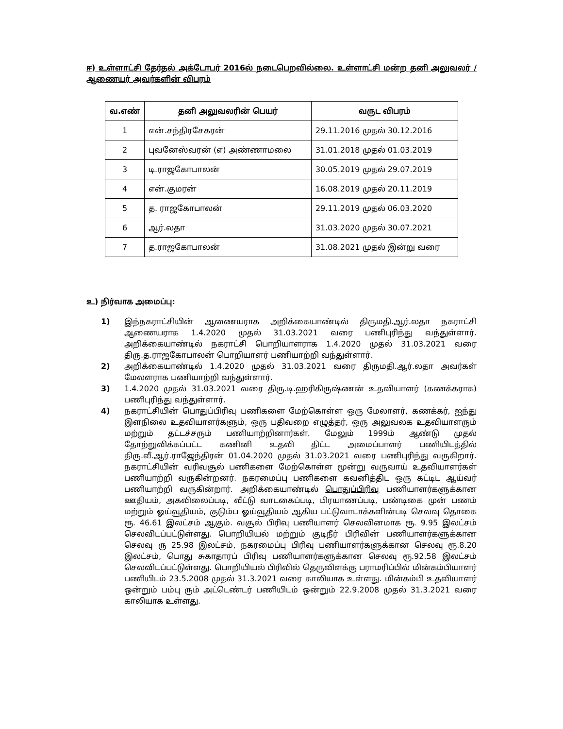ஈ) உள்ளாட்சி தேர்தல் அக்டோபர் 2016ல் நடைபெறவில்லை. உள்ளாட்சி மன்ற தனி அலுவலர் / ஆணையர் அவர்களின் விபரம்
| வ.எண் | தனி அலுவலரின் பெயர் | வருட விபரம் |
| --- | --- | --- |
| 1 | என்.சந்திரசேகரன் | 29.11.2016 முதல் 30.12.2016 |
| 2 | புவனேஸ்வரன் (எ) அண்ணாமலை | 31.01.2018 முதல் 01.03.2019 |
| 3 | டி.ராஜகோபாலன் | 30.05.2019 முதல் 29.07.2019 |
| 4 | என்.குமரன் | 16.08.2019 முதல் 20.11.2019 |
| 5 | த. ராஜகோபாலன் | 29.11.2019 முதல் 06.03.2020 |
| 6 | ஆர்.லதா | 31.03.2020 முதல் 30.07.2021 |
| 7 | த.ராஜகோபாலன் | 31.08.2021 முதல் இன்று வரை |
உ) நிர்வாக அமைப்பு:
1) இந்நகராட்சியின் ஆணையராக அறிக்கையாண்டில் திருமதி.ஆர்.லதா நகராட்சி ஆணையராக 1.4.2020 முதல் 31.03.2021 வரை பணிபுரிந்து வந்துள்ளார். அறிக்கையாண்டில் நகராட்சி பொறியாளராக 1.4.2020 முதல் 31.03.2021 வரை திரு.த.ராஜகோபாலன் பொறியாளர் பணியாற்றி வந்துள்ளார்.
2) அறிக்கையாண்டில் 1.4.2020 முதல் 31.03.2021 வரை திருமதி.ஆர்.லதா அவர்கள் மேலளராக பணியாற்றி வந்துள்ளார்.
3) 1.4.2020 முதல் 31.03.2021 வரை திரு.டி.ஹரிகிருஷ்ணன் உதவியாளர் (கணக்கராக) பணிபுரிந்து வந்துள்ளார்.
4) நகராட்சியின் பொதுப்பிரிவு பணிகளை மேற்கொள்ள ஒரு மேலாளர், கணக்கர், ஐந்து இளநிலை உதவியாளர்களும், ஒரு பதிவறை எழுத்தர், ஒரு அலுவலக உதவியாளரும் மற்றும் தட்டச்சரும் பணியாற்றினார்கள். மேலும் 1999ம் ஆண்டு முதல் தோற்றுவிக்கப்பட்ட கணினி உதவி திட்ட அமைப்பாளர் பணியிடத்தில் திரு.வீ.ஆர்.ராஜேந்திரன் 01.04.2020 முதல் 31.03.2021 வரை பணிபுரிந்து வருகிறார். நகராட்சியின் வரிவசூல் பணிகளை மேற்கொள்ள மூன்று வருவாய் உதவியாளர்கள் பணியாற்றி வருகின்றனர். நகரமைப்பு பணிகளை கவனித்திட ஒரு கட்டிட ஆய்வர் பணியாற்றி வருகின்றார். அறிக்கையாண்டில் பொதுப்பிரிவு பணியாளர்களுக்கான ஊதியம், அகவிலைப்படி, வீட்டு வாடகைப்படி, பிரயாணப்படி, பண்டிகை முன் பணம் மற்றும் ஓய்வூதியம், குடும்ப ஓய்வூதியம் ஆகிய பட்டுவாடாக்களின்படி செலவு தொகை ரூ. 46.61 இலட்சம் ஆகும். வசூல் பிரிவு பணியாளர் செலவினமாக ரூ. 9.95 இலட்சம் செலவிடப்பட்டுள்ளது. பொறியியல் மற்றும் குடிநீர் பிரிவின் பணியாளர்களுக்கான செலவு ரு 25.98 இலட்சம், நகரமைப்பு பிரிவு பணியாளர்களுக்கான செலவு ரூ.8.20 இலட்சம், பொது சுகாதாரப் பிரிவு பணியாளர்களுக்கான செலவு ரூ.92.58 இலட்சம் செலவிடப்பட்டுள்ளது. பொறியியல் பிரிவில் தெருவிளக்கு பராமரிப்பில் மின்கம்பியாளர் பணியிடம் 23.5.2008 முதல் 31.3.2021 வரை காலியாக உள்ளது. மின்கம்பி உதவியாளர் ஒன்றும் பம்பு ரும் அட்டெண்டர் பணியிடம் ஒன்றும் 22.9.2008 முதல் 31.3.2021 வரை காலியாக உள்ளது.